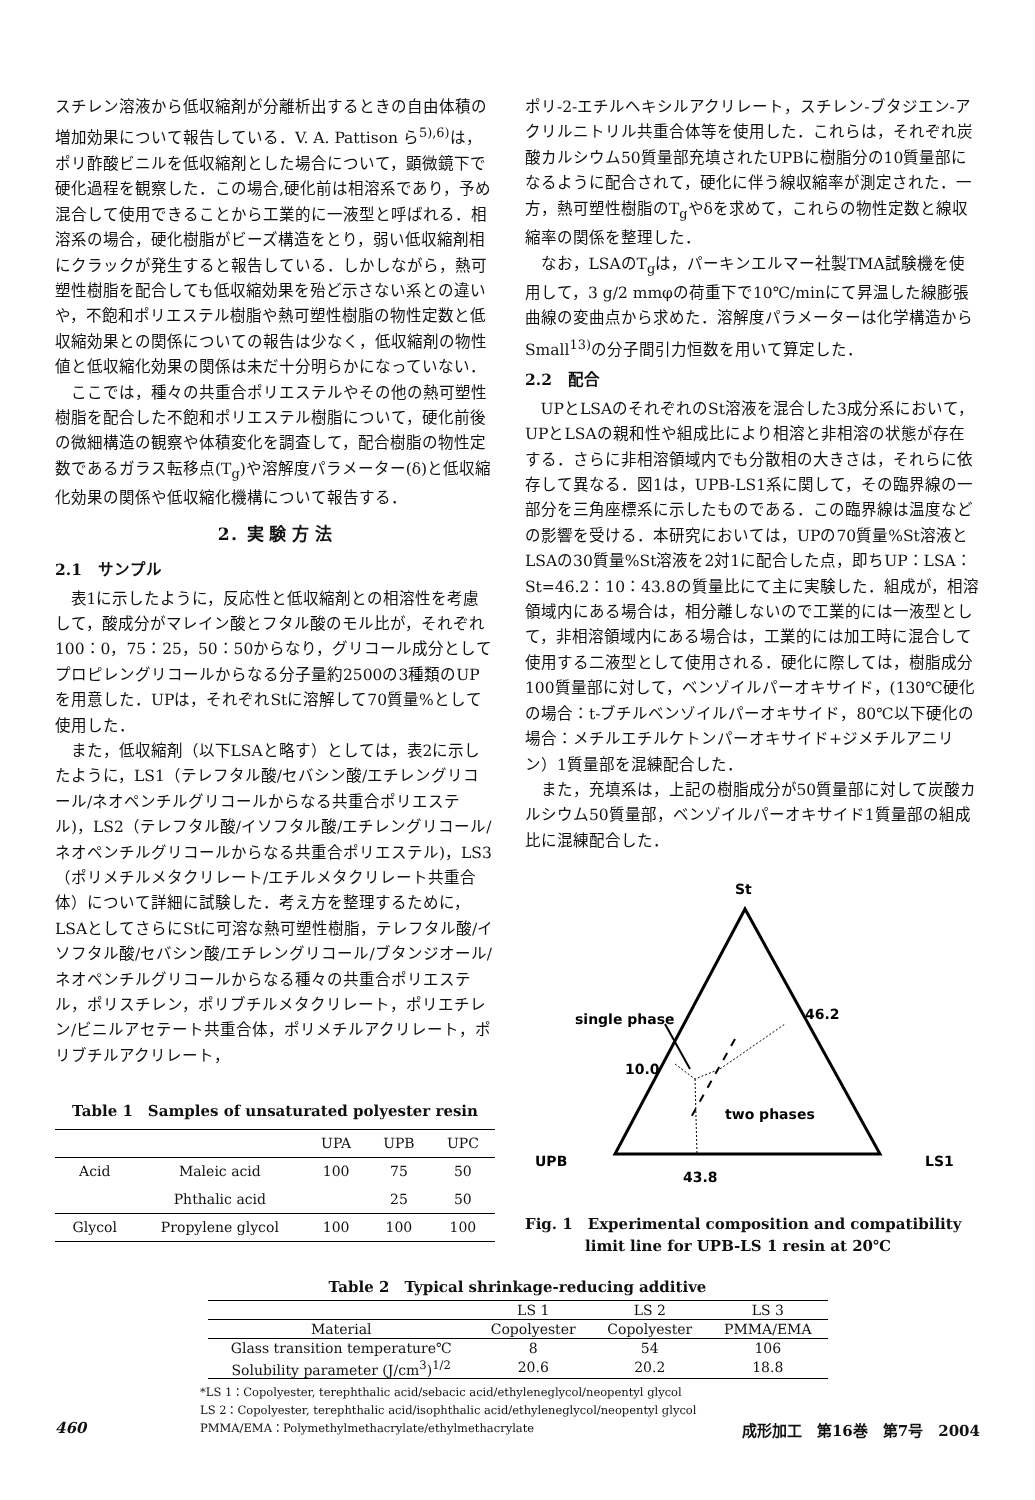スチレン溶液から低収縮剤が分離析出するときの自由体積の増加効果について報告している．V. A. Pattison ら<sup>5),6)</sup>は，ポリ酢酸ビニルを低収縮剤とした場合について，顕微鏡下で硬化過程を観察した．この場合,硬化前は相溶系であり，予め混合して使用できることから工業的に一液型と呼ばれる．相溶系の場合，硬化樹脂がビーズ構造をとり，弱い低収縮剤相にクラックが発生すると報告している．しかしながら，熱可塑性樹脂を配合しても低収縮効果を殆ど示さない系との違いや，不飽和ポリエステル樹脂や熱可塑性樹脂の物性定数と低収縮効果との関係についての報告は少なく，低収縮剤の物性値と低収縮化効果の関係は未だ十分明らかになっていない．
ここでは，種々の共重合ポリエステルやその他の熱可塑性樹脂を配合した不飽和ポリエステル樹脂について，硬化前後の微細構造の観察や体積変化を調査して，配合樹脂の物性定数であるガラス転移点(T<sub>g</sub>)や溶解度パラメーター(δ)と低収縮化効果の関係や低収縮化機構について報告する．
2．実 験 方 法
2.1　サンプル
表1に示したように，反応性と低収縮剤との相溶性を考慮して，酸成分がマレイン酸とフタル酸のモル比が，それぞれ100：0，75：25，50：50からなり，グリコール成分としてプロピレングリコールからなる分子量約2500の3種類のUPを用意した．UPは，それぞれStに溶解して70質量%として使用した．
また，低収縮剤（以下LSAと略す）としては，表2に示したように，LS1（テレフタル酸/セバシン酸/エチレングリコール/ネオペンチルグリコールからなる共重合ポリエステル)，LS2（テレフタル酸/イソフタル酸/エチレングリコール/ネオペンチルグリコールからなる共重合ポリエステル)，LS3（ポリメチルメタクリレート/エチルメタクリレート共重合体）について詳細に試験した．考え方を整理するために，LSAとしてさらにStに可溶な熱可塑性樹脂，テレフタル酸/イソフタル酸/セバシン酸/エチレングリコール/ブタンジオール/ネオペンチルグリコールからなる種々の共重合ポリエステル，ポリスチレン，ポリブチルメタクリレート，ポリエチレン/ビニルアセテート共重合体，ポリメチルアクリレート，ポリブチルアクリレート，
Table 1　Samples of unsaturated polyester resin
| | | UPA | UPB | UPC |
| --- | --- | --- | --- | --- |
| Acid | Maleic acid | 100 | 75 | 50 |
| | Phthalic acid | | 25 | 50 |
| Glycol | Propylene glycol | 100 | 100 | 100 |
ポリ-2-エチルヘキシルアクリレート，スチレン-ブタジエン-アクリルニトリル共重合体等を使用した．これらは，それぞれ炭酸カルシウム50質量部充填されたUPBに樹脂分の10質量部になるように配合されて，硬化に伴う線収縮率が測定された．一方，熱可塑性樹脂のT<sub>g</sub>やδを求めて，これらの物性定数と線収縮率の関係を整理した．
なお，LSAのT<sub>g</sub>は，パーキンエルマー社製TMA試験機を使用して，3 g/2 mmφの荷重下で10℃/minにて昇温した線膨張曲線の変曲点から求めた．溶解度パラメーターは化学構造からSmall<sup>13)</sup>の分子間引力恒数を用いて算定した．
2.2　配合
UPとLSAのそれぞれのSt溶液を混合した3成分系において，UPとLSAの親和性や組成比により相溶と非相溶の状態が存在する．さらに非相溶領域内でも分散相の大きさは，それらに依存して異なる．図1は，UPB-LS1系に関して，その臨界線の一部分を三角座標系に示したものである．この臨界線は温度などの影響を受ける．本研究においては，UPの70質量%St溶液とLSAの30質量%St溶液を2対1に配合した点，即ちUP：LSA：St=46.2：10：43.8の質量比にて主に実験した．組成が，相溶領域内にある場合は，相分離しないので工業的には一液型として，非相溶領域内にある場合は，工業的には加工時に混合して使用する二液型として使用される．硬化に際しては，樹脂成分100質量部に対して，ベンゾイルパーオキサイド，(130℃硬化の場合：t-ブチルベンゾイルパーオキサイド，80℃以下硬化の場合：メチルエチルケトンパーオキサイド+ジメチルアニリン）1質量部を混練配合した．
また，充填系は，上記の樹脂成分が50質量部に対して炭酸カルシウム50質量部，ベンゾイルパーオキサイド1質量部の組成比に混練配合した．
St
single phase
46.2
10.0
two phases
UPB
43.8
LS1
Fig. 1　Experimental composition and compatibility
　　　　limit line for UPB-LS 1 resin at 20℃
Table 2　Typical shrinkage-reducing additive
| | LS 1 | LS 2 | LS 3 |
| --- | --- | --- | --- |
| Material | Copolyester | Copolyester | PMMA/EMA |
| Glass transition temperature℃ | 8 | 54 | 106 |
| Solubility parameter (J/cm<sup>3</sup>)<sup>1/2</sup> | 20.6 | 20.2 | 18.8 |
*LS 1：Copolyester, terephthalic acid/sebacic acid/ethyleneglycol/neopentyl glycol
LS 2：Copolyester, terephthalic acid/isophthalic acid/ethyleneglycol/neopentyl glycol
PMMA/EMA：Polymethylmethacrylate/ethylmethacrylate
460 成形加工　第16巻　第7号　2004